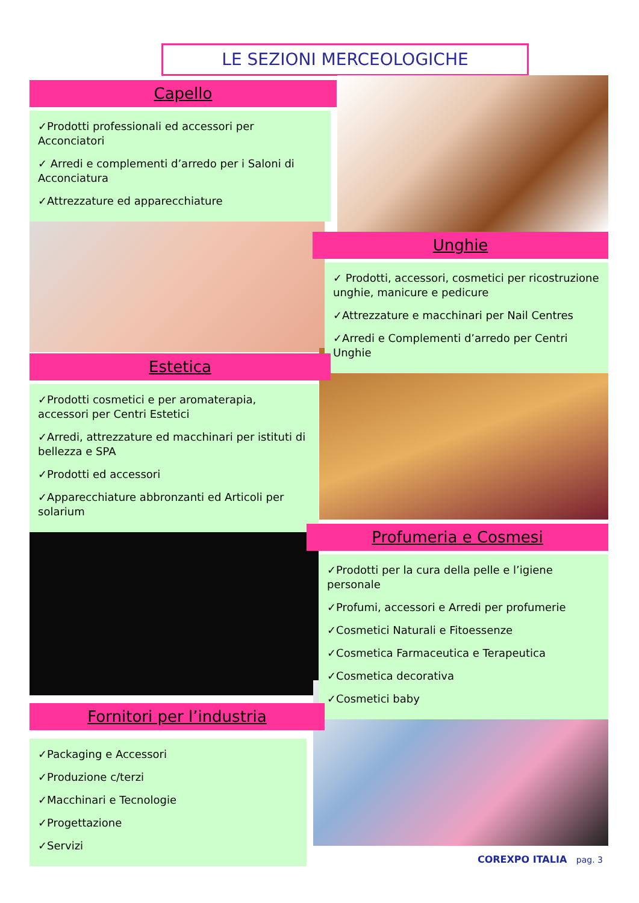LE SEZIONI MERCEOLOGICHE
Capello
✓Prodotti professionali ed accessori per Acconciatori
✓ Arredi e complementi d’arredo per i Saloni di Acconciatura
✓Attrezzature ed apparecchiature
Unghie
✓ Prodotti, accessori, cosmetici per ricostruzione unghie, manicure e pedicure
✓Attrezzature e macchinari per Nail Centres
✓Arredi e Complementi d’arredo per Centri Unghie
Estetica
✓Prodotti cosmetici e per aromaterapia, accessori per Centri Estetici
✓Arredi, attrezzature ed macchinari per istituti di bellezza e SPA
✓Prodotti ed accessori
✓Apparecchiature abbronzanti ed Articoli per solarium
Profumeria e Cosmesi
✓Prodotti per la cura della pelle e l’igiene personale
✓Profumi, accessori e Arredi per profumerie
✓Cosmetici Naturali e Fitoessenze
✓Cosmetica Farmaceutica e Terapeutica
✓Cosmetica decorativa
✓Cosmetici baby
Fornitori per l’industria
✓Packaging e Accessori
✓Produzione c/terzi
✓Macchinari e Tecnologie
✓Progettazione
✓Servizi
COREXPO ITALIA pag. 3